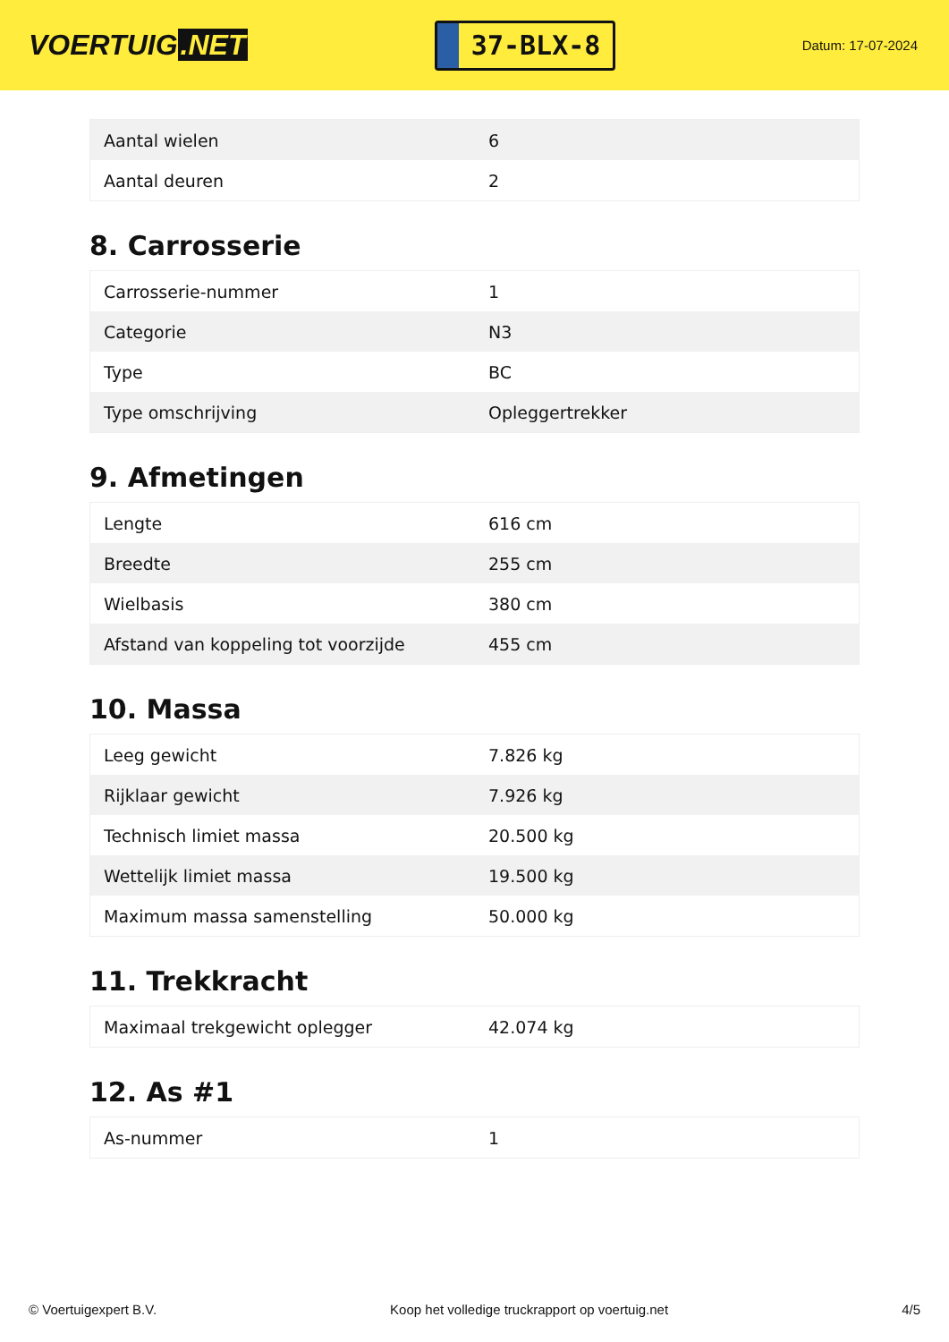VOERTUIG.NET
37-BLX-8
Datum: 17-07-2024
| Aantal wielen | 6 |
| Aantal deuren | 2 |
8. Carrosserie
| Carrosserie-nummer | 1 |
| Categorie | N3 |
| Type | BC |
| Type omschrijving | Opleggertrekker |
9. Afmetingen
| Lengte | 616 cm |
| Breedte | 255 cm |
| Wielbasis | 380 cm |
| Afstand van koppeling tot voorzijde | 455 cm |
10. Massa
| Leeg gewicht | 7.826 kg |
| Rijklaar gewicht | 7.926 kg |
| Technisch limiet massa | 20.500 kg |
| Wettelijk limiet massa | 19.500 kg |
| Maximum massa samenstelling | 50.000 kg |
11. Trekkracht
| Maximaal trekgewicht oplegger | 42.074 kg |
12. As #1
| As-nummer | 1 |
© Voertuigexpert B.V. Koop het volledige truckrapport op voertuig.net 4/5